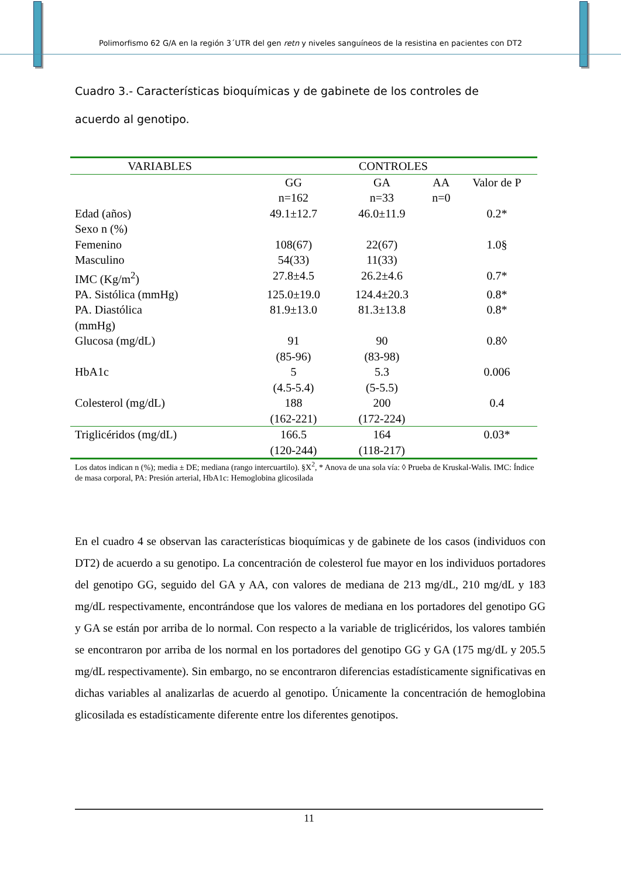Polimorfismo 62 G/A en la región 3´UTR del gen retn y niveles sanguíneos de la resistina en pacientes con DT2
Cuadro 3.- Características bioquímicas y de gabinete de los controles de acuerdo al genotipo.
| VARIABLES | CONTROLES | | | |
| --- | --- | --- | --- | --- |
| | GG n=162 | GA n=33 | AA n=0 | Valor de P |
| Edad (años) | 49.1±12.7 | 46.0±11.9 | | 0.2* |
| Sexo n (%) | | | | |
| Femenino | 108(67) | 22(67) | | 1.0§ |
| Masculino | 54(33) | 11(33) | | |
| IMC (Kg/m<sup>2</sup>) | 27.8±4.5 | 26.2±4.6 | | 0.7* |
| PA. Sistólica (mmHg) | 125.0±19.0 | 124.4±20.3 | | 0.8* |
| PA. Diastólica (mmHg) | 81.9±13.0 | 81.3±13.8 | | 0.8* |
| Glucosa (mg/dL) | 91 (85-96) | 90 (83-98) | | 0.8◊ |
| HbA1c | 5 (4.5-5.4) | 5.3 (5-5.5) | | 0.006 |
| Colesterol (mg/dL) | 188 (162-221) | 200 (172-224) | | 0.4 |
| Triglicéridos (mg/dL) | 166.5 (120-244) | 164 (118-217) | | 0.03* |
Los datos indican n (%); media ± DE; mediana (rango intercuartilo). §X<sup>2</sup>, * Anova de una sola vía: ◊ Prueba de Kruskal-Walis. IMC: Índice de masa corporal, PA: Presión arterial, HbA1c: Hemoglobina glicosilada
En el cuadro 4 se observan las características bioquímicas y de gabinete de los casos (individuos con DT2) de acuerdo a su genotipo. La concentración de colesterol fue mayor en los individuos portadores del genotipo GG, seguido del GA y AA, con valores de mediana de 213 mg/dL, 210 mg/dL y 183 mg/dL respectivamente, encontrándose que los valores de mediana en los portadores del genotipo GG y GA se están por arriba de lo normal. Con respecto a la variable de triglicéridos, los valores también se encontraron por arriba de los normal en los portadores del genotipo GG y GA (175 mg/dL y 205.5 mg/dL respectivamente). Sin embargo, no se encontraron diferencias estadísticamente significativas en dichas variables al analizarlas de acuerdo al genotipo. Únicamente la concentración de hemoglobina glicosilada es estadísticamente diferente entre los diferentes genotipos.
11